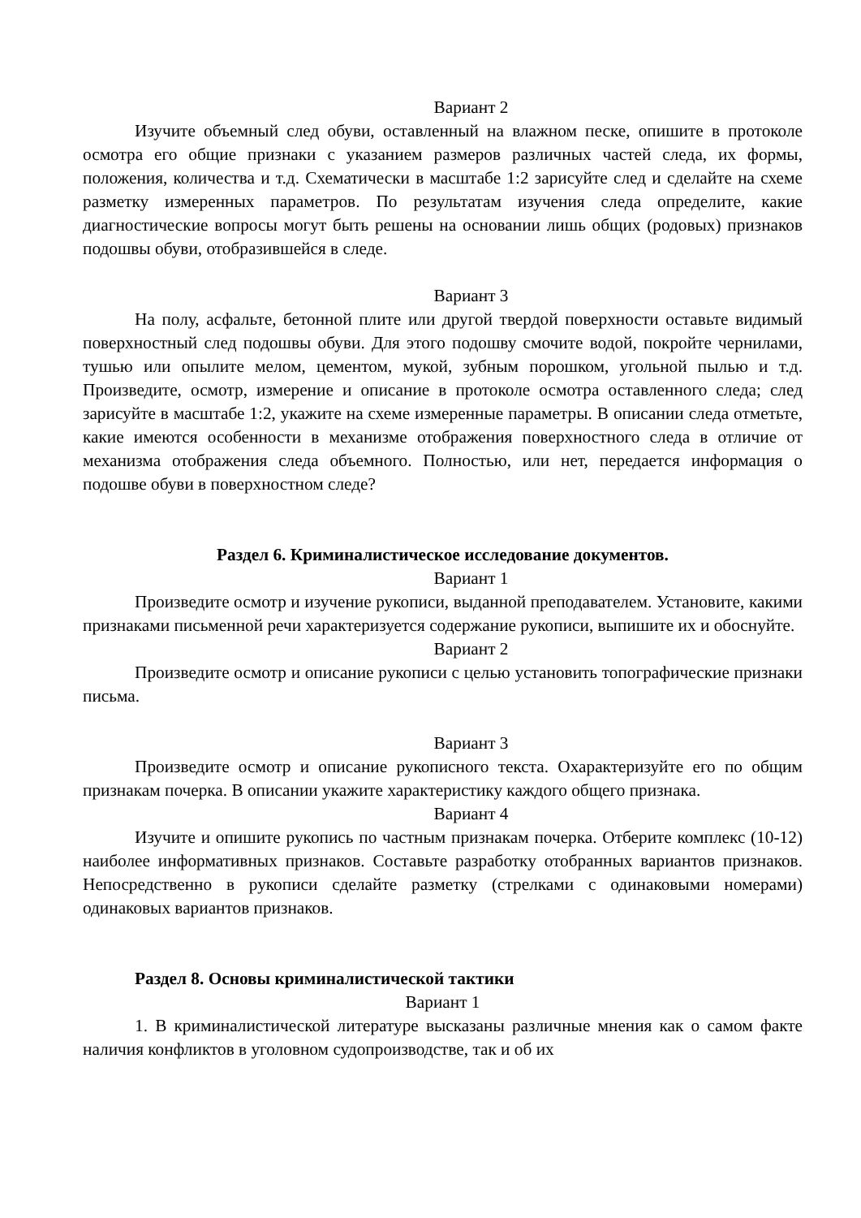Вариант 2
Изучите объемный след обуви, оставленный на влажном песке, опишите в протоколе осмотра его общие признаки с указанием размеров различных частей следа, их формы, положения, количества и т.д. Схематически в масштабе 1:2 зарисуйте след и сделайте на схеме разметку измеренных параметров. По результатам изучения следа определите, какие диагностические вопросы могут быть решены на основании лишь общих (родовых) признаков подошвы обуви, отобразившейся в следе.
Вариант 3
На полу, асфальте, бетонной плите или другой твердой поверхности оставьте видимый поверхностный след подошвы обуви. Для этого подошву смочите водой, покройте чернилами, тушью или опылите мелом, цементом, мукой, зубным порошком, угольной пылью и т.д. Произведите, осмотр, измерение и описание в протоколе осмотра оставленного следа; след зарисуйте в масштабе 1:2, укажите на схеме измеренные параметры. В описании следа отметьте, какие имеются особенности в механизме отображения поверхностного следа в отличие от механизма отображения следа объемного. Полностью, или нет, передается информация о подошве обуви в поверхностном следе?
Раздел 6. Криминалистическое исследование документов.
Вариант 1
Произведите осмотр и изучение рукописи, выданной преподавателем. Установите, какими признаками письменной речи характеризуется содержание рукописи, выпишите их и обоснуйте.
Вариант 2
Произведите осмотр и описание рукописи с целью установить топографические признаки письма.
Вариант 3
Произведите осмотр и описание рукописного текста. Охарактеризуйте его по общим признакам почерка. В описании укажите характеристику каждого общего признака.
Вариант 4
Изучите и опишите рукопись по частным признакам почерка. Отберите комплекс (10-12) наиболее информативных признаков. Составьте разработку отобранных вариантов признаков. Непосредственно в рукописи сделайте разметку (стрелками с одинаковыми номерами) одинаковых вариантов признаков.
Раздел 8. Основы криминалистической тактики
Вариант 1
1. В криминалистической литературе высказаны различные мнения как о самом факте наличия конфликтов в уголовном судопроизводстве, так и об их